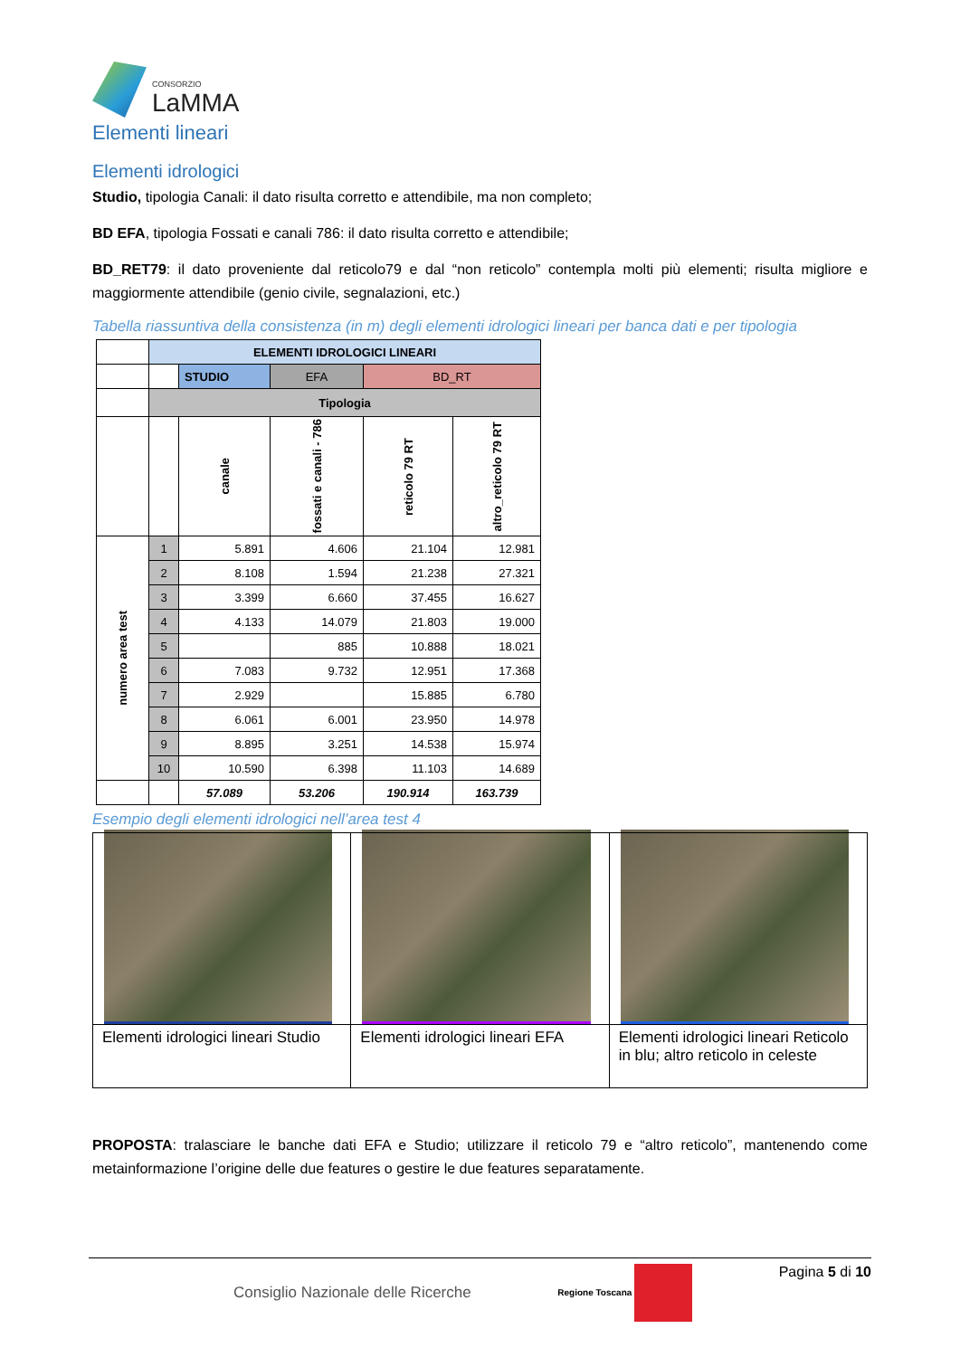CONSORZIO
LaMMA
Elementi lineari
Elementi idrologici
Studio, tipologia Canali: il dato risulta corretto e attendibile, ma non completo;
BD EFA, tipologia Fossati e canali 786: il dato risulta corretto e attendibile;
BD_RET79: il dato proveniente dal reticolo79 e dal “non reticolo” contempla molti più elementi; risulta migliore e maggiormente attendibile (genio civile, segnalazioni, etc.)
Tabella riassuntiva della consistenza (in m) degli elementi idrologici lineari per banca dati e per tipologia
| | ELEMENTI IDROLOGICI LINEARI | | | | |
| | | STUDIO | EFA | BD_RT | |
| | Tipologia | | | | |
| | | canale | fossati e canali - 786 | reticolo 79 RT | altro_reticolo 79 RT |
| numero area test | 1 | 5.891 | 4.606 | 21.104 | 12.981 |
| | 2 | 8.108 | 1.594 | 21.238 | 27.321 |
| | 3 | 3.399 | 6.660 | 37.455 | 16.627 |
| | 4 | 4.133 | 14.079 | 21.803 | 19.000 |
| | 5 | | 885 | 10.888 | 18.021 |
| | 6 | 7.083 | 9.732 | 12.951 | 17.368 |
| | 7 | 2.929 | | 15.885 | 6.780 |
| | 8 | 6.061 | 6.001 | 23.950 | 14.978 |
| | 9 | 8.895 | 3.251 | 14.538 | 15.974 |
| | 10 | 10.590 | 6.398 | 11.103 | 14.689 |
| | | 57.089 | 53.206 | 190.914 | 163.739 |
Esempio degli elementi idrologici nell’area test 4
| Elementi idrologici lineari Studio | Elementi idrologici lineari EFA | Elementi idrologici lineari Reticolo in blu; altro reticolo in celeste |
PROPOSTA: tralasciare le banche dati EFA e Studio; utilizzare il reticolo 79 e “altro reticolo”, mantenendo come metainformazione l’origine delle due features o gestire le due features separatamente.
Consiglio Nazionale delle Ricerche Regione Toscana Pagina 5 di 10